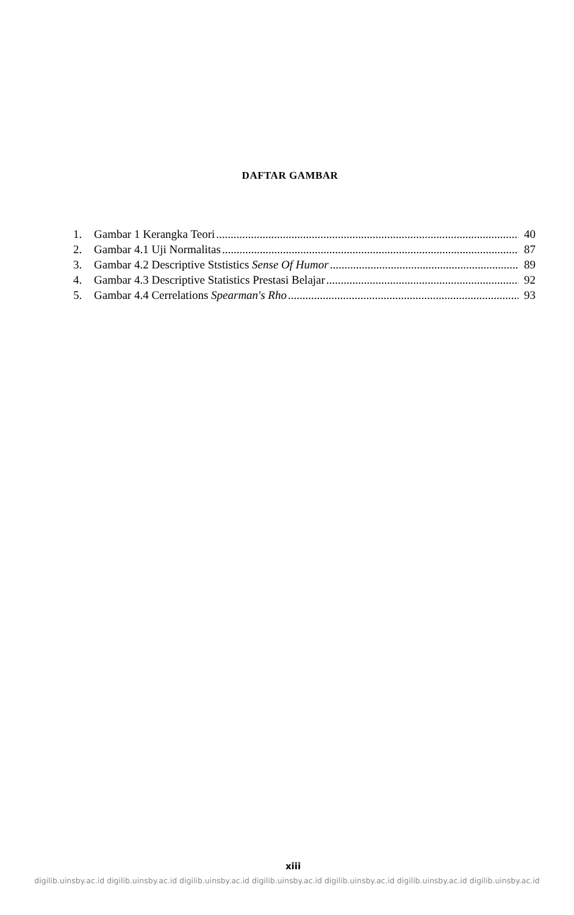DAFTAR GAMBAR
1. Gambar 1 Kerangka Teori 40
2. Gambar 4.1 Uji Normalitas 87
3. Gambar 4.2 Descriptive Ststistics Sense Of Humor 89
4. Gambar 4.3 Descriptive Statistics Prestasi Belajar 92
5. Gambar 4.4 Cerrelations Spearman's Rho 93
xiii
digilib.uinsby.ac.id digilib.uinsby.ac.id digilib.uinsby.ac.id digilib.uinsby.ac.id digilib.uinsby.ac.id digilib.uinsby.ac.id digilib.uinsby.ac.id